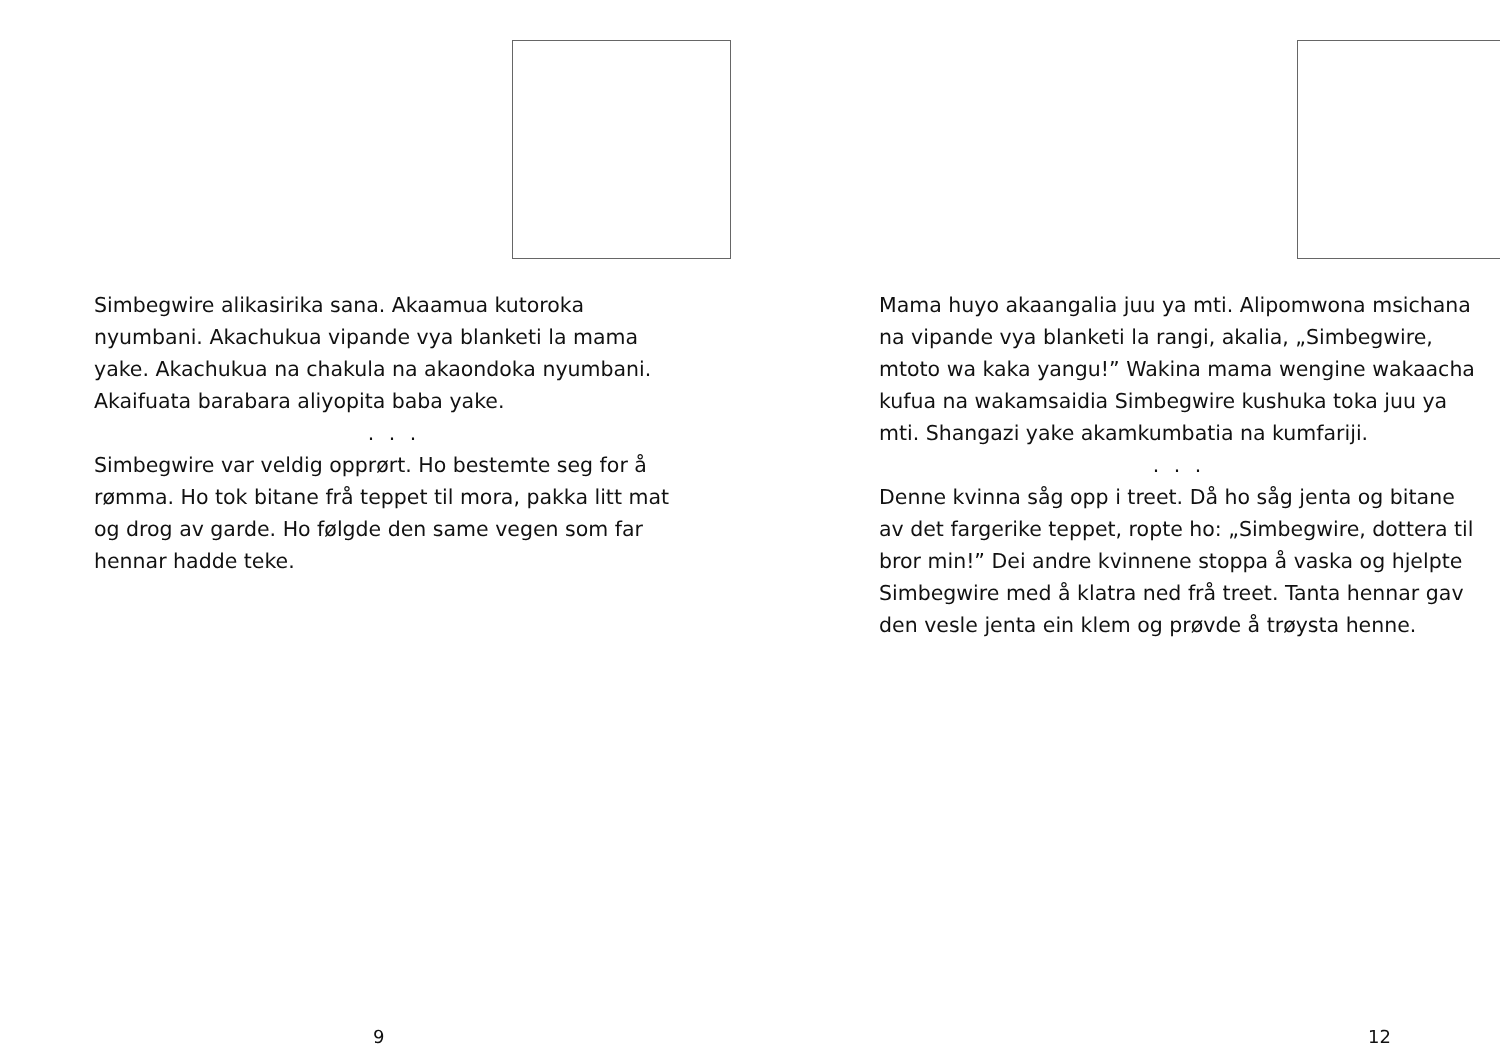Simbegwire alikasirika sana. Akaamua kutoroka nyumbani. Akachukua vipande vya blanketi la mama yake. Akachukua na chakula na akaondoka nyumbani. Akaifuata barabara aliyopita baba yake.
. . .
Simbegwire var veldig opprørt. Ho bestemte seg for å rømma. Ho tok bitane frå teppet til mora, pakka litt mat og drog av garde. Ho følgde den same vegen som far hennar hadde teke.
9
Mama huyo akaangalia juu ya mti. Alipomwona msichana na vipande vya blanketi la rangi, akalia, „Simbegwire, mtoto wa kaka yangu!” Wakina mama wengine wakaacha kufua na wakamsaidia Simbegwire kushuka toka juu ya mti. Shangazi yake akamkumbatia na kumfariji.
. . .
Denne kvinna såg opp i treet. Då ho såg jenta og bitane av det fargerike teppet, ropte ho: „Simbegwire, dottera til bror min!” Dei andre kvinnene stoppa å vaska og hjelpte Simbegwire med å klatra ned frå treet. Tanta hennar gav den vesle jenta ein klem og prøvde å trøysta henne.
12